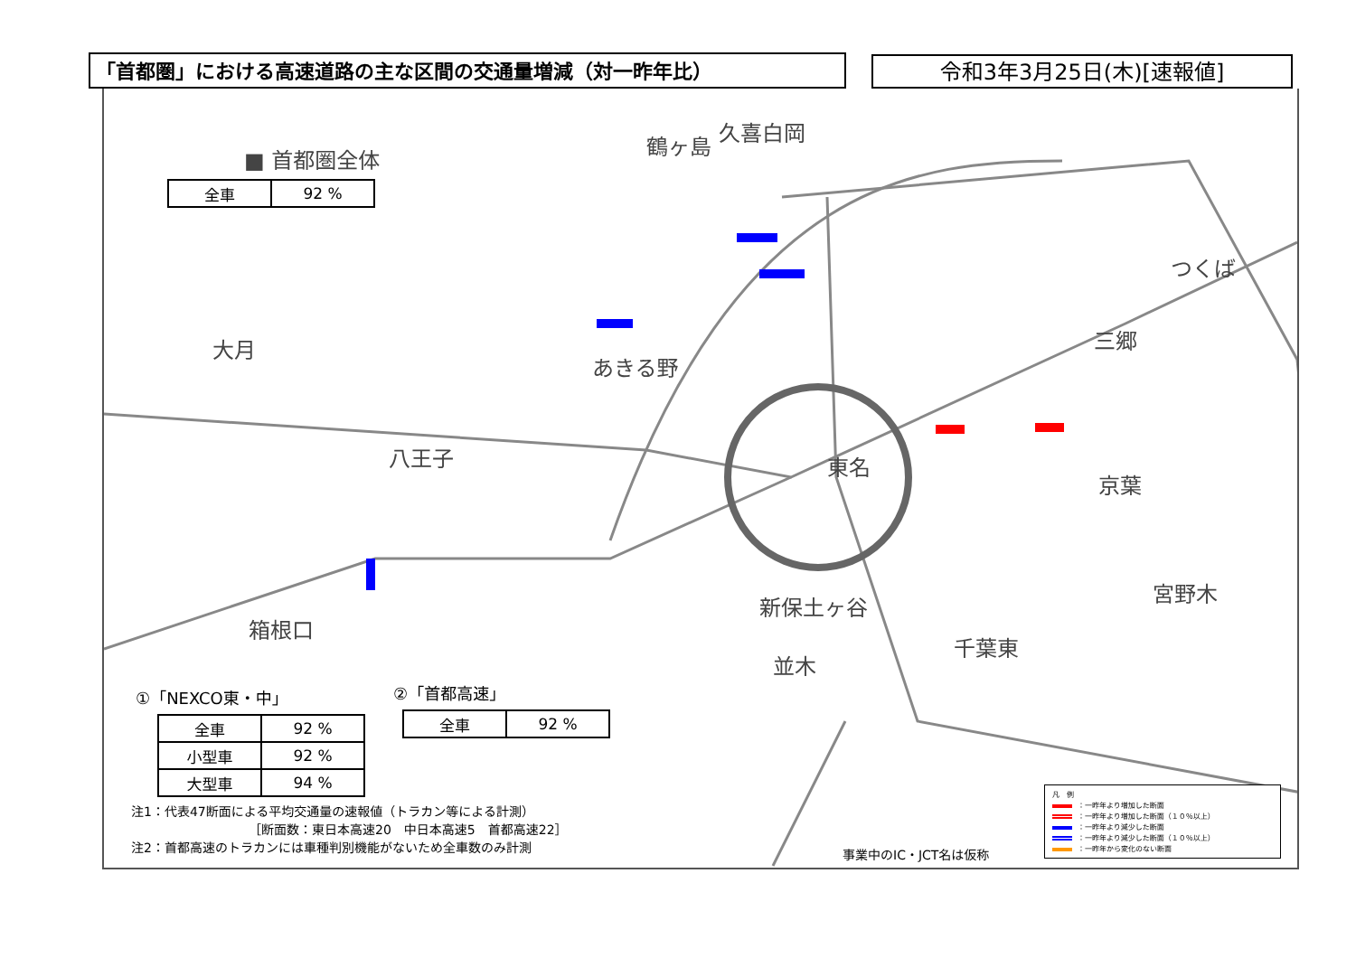「首都圏」における高速道路の主な区間の交通量増減（対一昨年比） 令和3年3月25日(木)[速報値]
■ 首都圏全体
| 全車 | 92 % |
鶴ヶ島
あきる野
大月
八王子 東名
三郷
つくば
京葉
宮野木
千葉東
並木
箱根口
久喜白岡
新保土ヶ谷
①「NEXCO東・中」
| 全車 | 92 % |
| 小型車 | 92 % |
| 大型車 | 94 % |
②「首都高速」
| 全車 | 92 % |
注1：代表47断面による平均交通量の速報値（トラカン等による計測）
［断面数：東日本高速20　中日本高速5　首都高速22］
注2：首都高速のトラカンには車種判別機能がないため全車数のみ計測
事業中のIC・JCT名は仮称
凡　例
：一昨年より増加した断面
：一昨年より増加した断面（１０％以上）
：一昨年より減少した断面
：一昨年より減少した断面（１０％以上）
：一昨年から変化のない断面